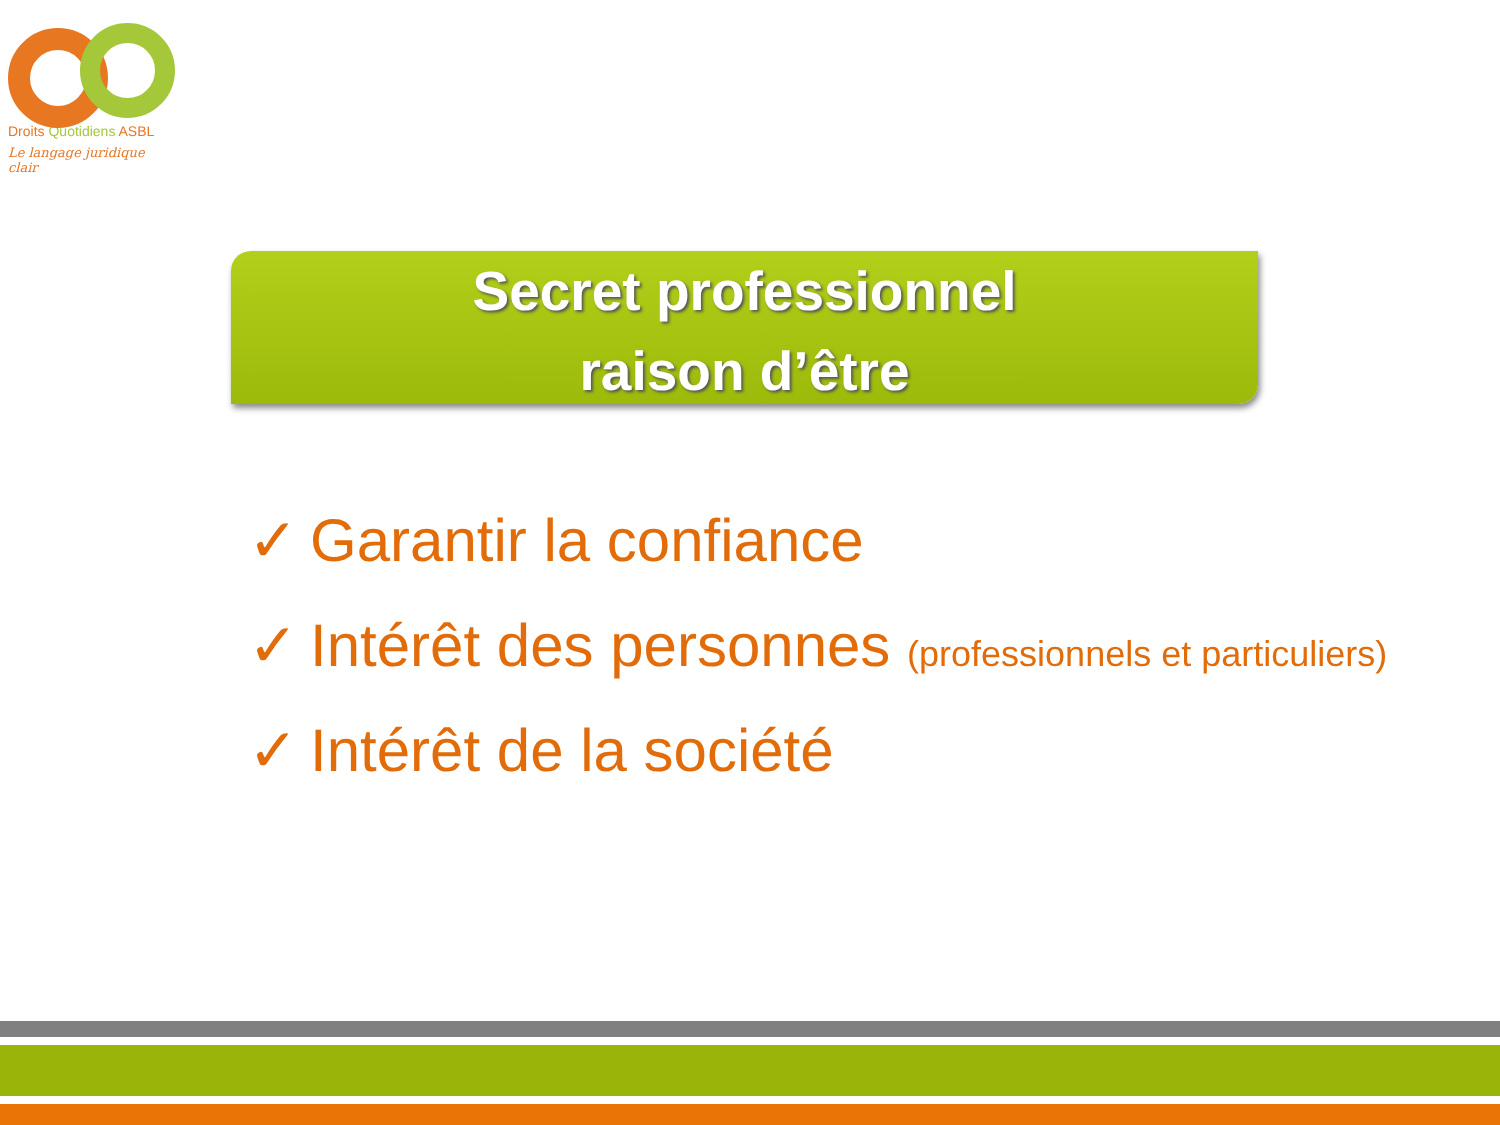Droits Quotidiens ASBL
Le langage juridique clair
Secret professionnel
raison d’être
✓ Garantir la confiance
✓ Intérêt des personnes (professionnels et particuliers)
✓ Intérêt de la société